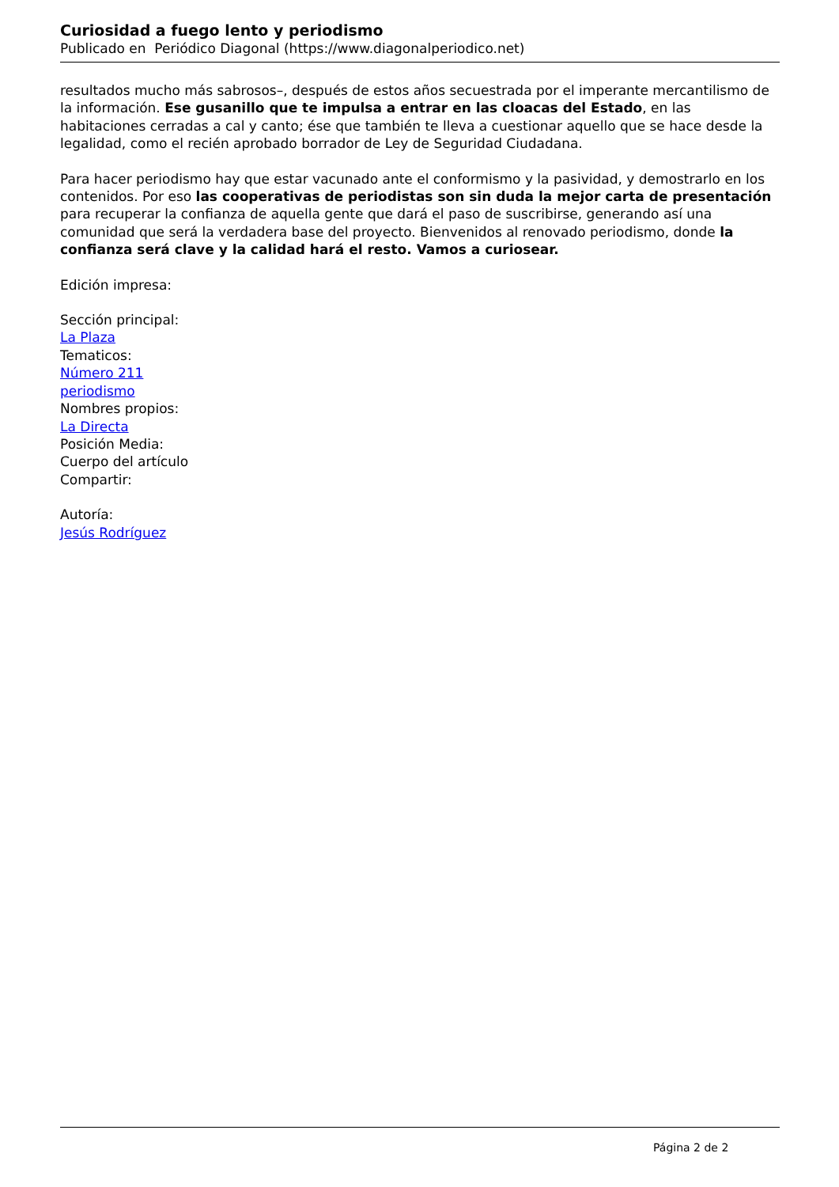Curiosidad a fuego lento y periodismo
Publicado en Periódico Diagonal (https://www.diagonalperiodico.net)
resultados mucho más sabrosos–, después de estos años secuestrada por el imperante mercantilismo de la información. Ese gusanillo que te impulsa a entrar en las cloacas del Estado, en las habitaciones cerradas a cal y canto; ése que también te lleva a cuestionar aquello que se hace desde la legalidad, como el recién aprobado borrador de Ley de Seguridad Ciudadana.
Para hacer periodismo hay que estar vacunado ante el conformismo y la pasividad, y demostrarlo en los contenidos. Por eso las cooperativas de periodistas son sin duda la mejor carta de presentación para recuperar la confianza de aquella gente que dará el paso de suscribirse, generando así una comunidad que será la verdadera base del proyecto. Bienvenidos al renovado periodismo, donde la confianza será clave y la calidad hará el resto. Vamos a curiosear.
Edición impresa:
Sección principal:
La Plaza
Tematicos:
Número 211
periodismo
Nombres propios:
La Directa
Posición Media:
Cuerpo del artículo
Compartir:
Autoría:
Jesús Rodríguez
Página 2 de 2